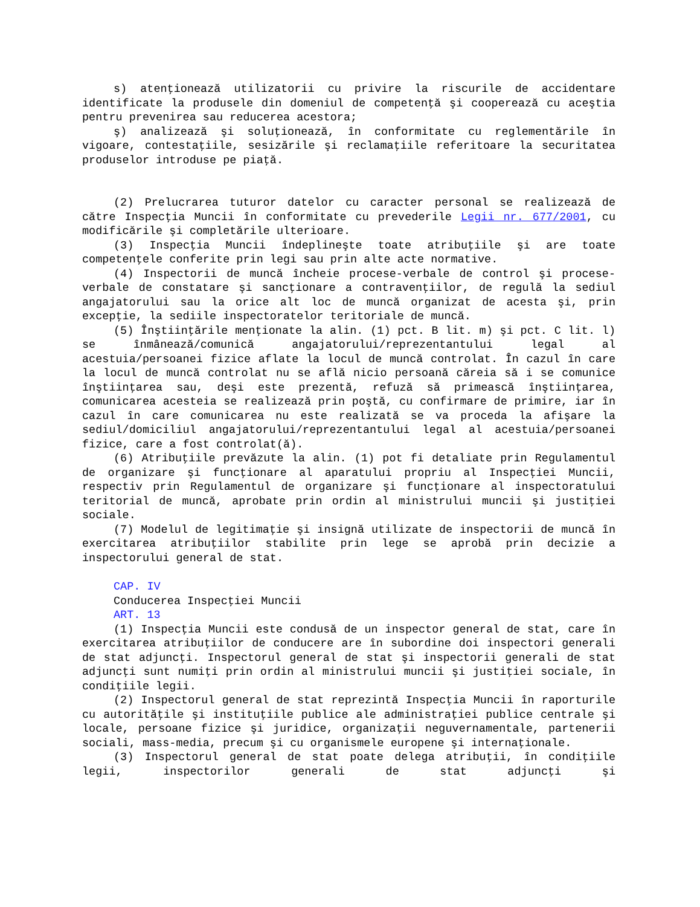s) atenţionează utilizatorii cu privire la riscurile de accidentare identificate la produsele din domeniul de competenţă şi cooperează cu aceştia pentru prevenirea sau reducerea acestora;
ş) analizează şi soluţionează, în conformitate cu reglementările în vigoare, contestaţiile, sesizările şi reclamaţiile referitoare la securitatea produselor introduse pe piaţă.
(2) Prelucrarea tuturor datelor cu caracter personal se realizează de către Inspecţia Muncii în conformitate cu prevederile Legii nr. 677/2001, cu modificările şi completările ulterioare.
(3) Inspecţia Muncii îndeplineşte toate atribuţiile şi are toate competenţele conferite prin legi sau prin alte acte normative.
(4) Inspectorii de muncă încheie procese-verbale de control şi procese-verbale de constatare şi sancţionare a contravenţiilor, de regulă la sediul angajatorului sau la orice alt loc de muncă organizat de acesta şi, prin excepţie, la sediile inspectoratelor teritoriale de muncă.
(5) Înştiinţările menţionate la alin. (1) pct. B lit. m) şi pct. C lit. l) se înmânează/comunică angajatorului/reprezentantului legal al acestuia/persoanei fizice aflate la locul de muncă controlat. În cazul în care la locul de muncă controlat nu se află nicio persoană căreia să i se comunice înştiinţarea sau, deşi este prezentă, refuză să primească înştiinţarea, comunicarea acesteia se realizează prin poştă, cu confirmare de primire, iar în cazul în care comunicarea nu este realizată se va proceda la afişare la sediul/domiciliul angajatorului/reprezentantului legal al acestuia/persoanei fizice, care a fost controlat(ă).
(6) Atribuţiile prevăzute la alin. (1) pot fi detaliate prin Regulamentul de organizare şi funcţionare al aparatului propriu al Inspecţiei Muncii, respectiv prin Regulamentul de organizare şi funcţionare al inspectoratului teritorial de muncă, aprobate prin ordin al ministrului muncii şi justiţiei sociale.
(7) Modelul de legitimaţie şi insignă utilizate de inspectorii de muncă în exercitarea atribuţiilor stabilite prin lege se aprobă prin decizie a inspectorului general de stat.
CAP. IV
Conducerea Inspecţiei Muncii
ART. 13
(1) Inspecţia Muncii este condusă de un inspector general de stat, care în exercitarea atribuţiilor de conducere are în subordine doi inspectori generali de stat adjuncţi. Inspectorul general de stat şi inspectorii generali de stat adjuncţi sunt numiţi prin ordin al ministrului muncii şi justiţiei sociale, în condiţiile legii.
(2) Inspectorul general de stat reprezintă Inspecţia Muncii în raporturile cu autorităţile şi instituţiile publice ale administraţiei publice centrale şi locale, persoane fizice şi juridice, organizaţii neguvernamentale, partenerii sociali, mass-media, precum şi cu organismele europene şi internaţionale.
(3) Inspectorul general de stat poate delega atribuţii, în condiţiile legii, inspectorilor generali de stat adjuncţi şi